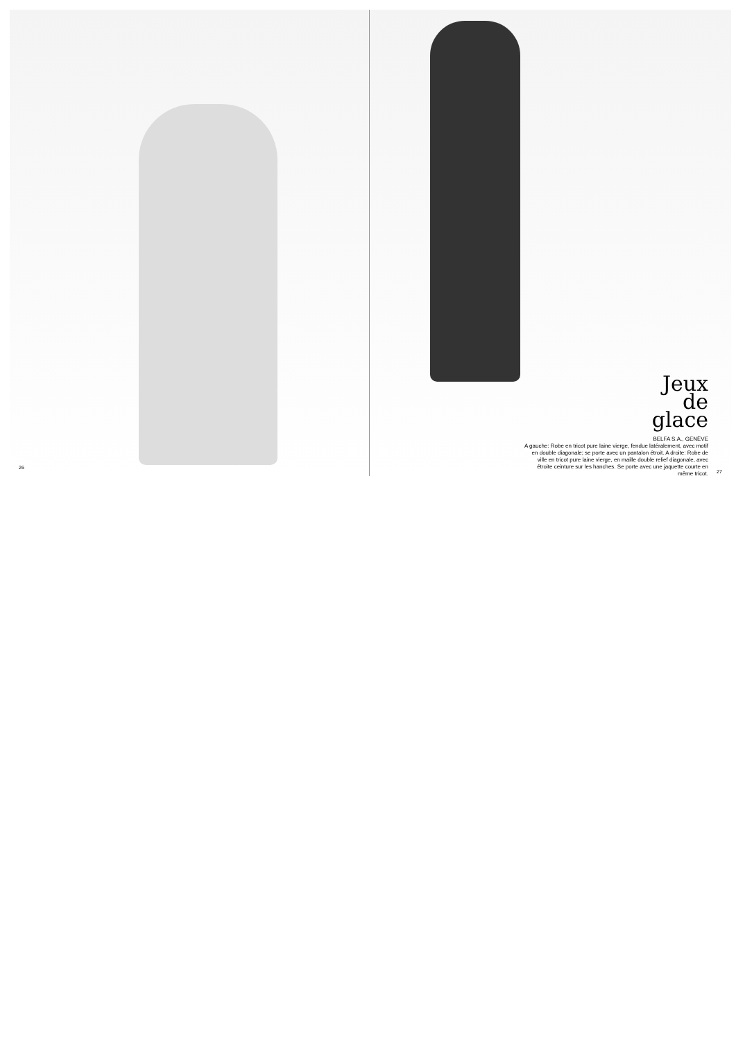Jeux
de
glace
BELFA S.A., GENÈVE
A gauche: Robe en tricot pure laine vierge, fendue latéralement, avec motif en double diagonale; se porte avec un pantalon étroit. A droite: Robe de ville en tricot pure laine vierge, en maille double relief diagonale, avec étroite ceinture sur les hanches. Se porte avec une jaquette courte en même tricot.
26
27